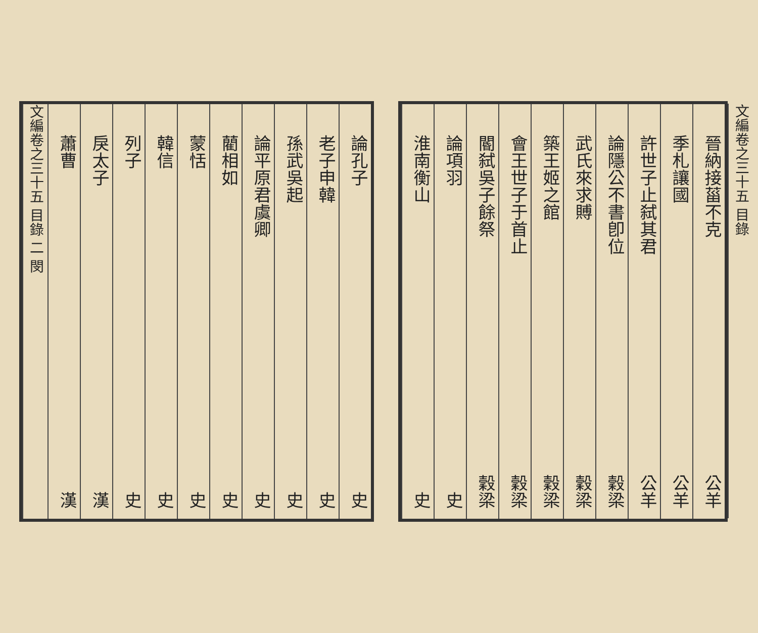文編卷之三十五 目錄
晉納接菑不克 公羊
季札讓國 公羊
許世子止弑其君 公羊
論隱公不書卽位 穀梁
武氏來求賻 穀梁
築王姬之館 穀梁
會王世子于首止 穀梁
閽弑吳子餘祭 穀梁
論項羽 史
淮南衡山 史
論孔子 史
老子申韓 史
孫武吳起 史
論平原君虞卿 史
藺相如 史
蒙恬 史
韓信 史
列子 史
戾太子 漢
蕭曹 漢
文編卷之三十五 目錄 二 閔